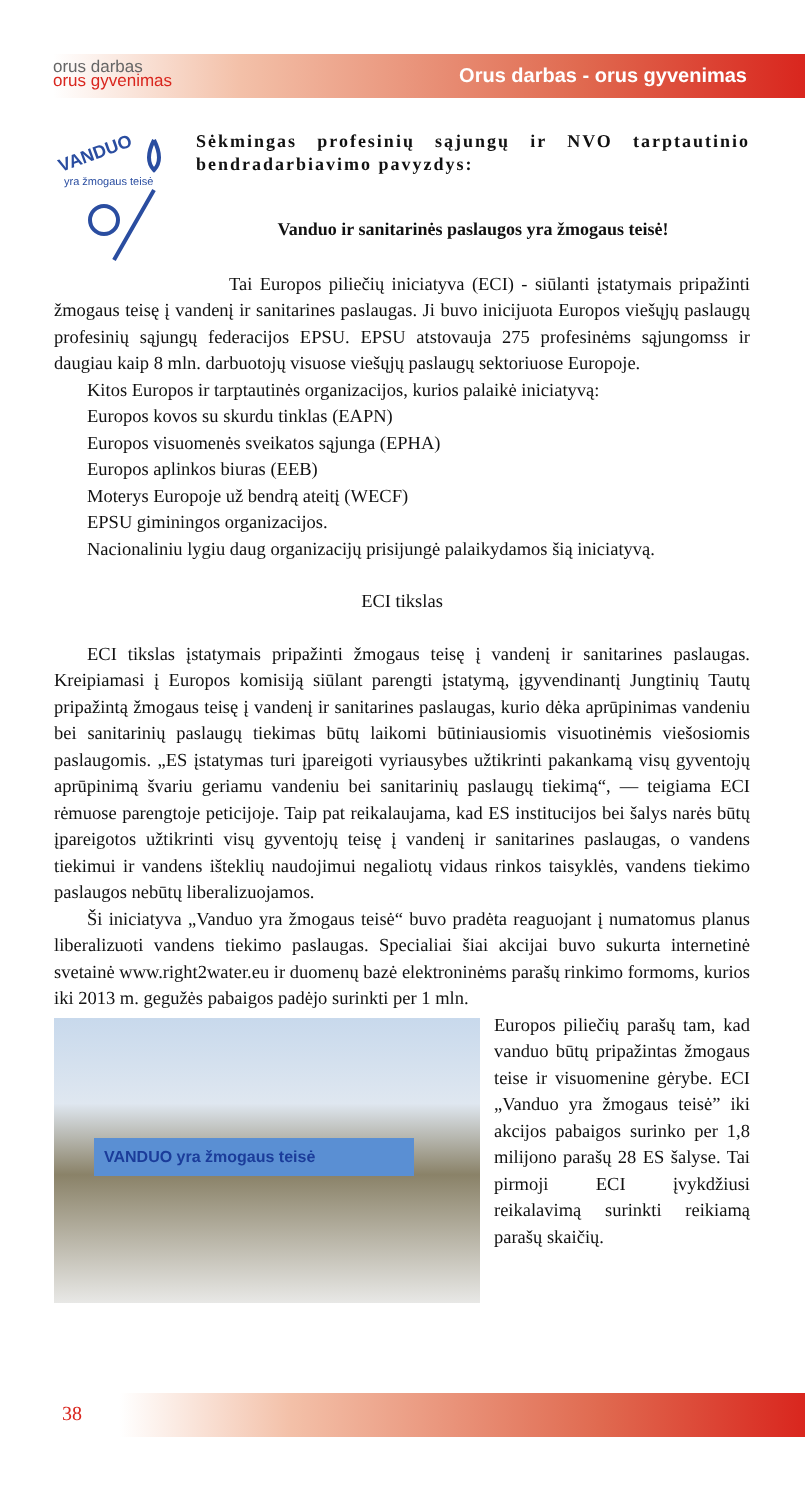orus darbas
orus gyvenimas
Orus darbas - orus gyvenimas
VANDUO
yra žmogaus teisė
Sėkmingas profesinių sąjungų ir NVO tarptautinio bendradarbiavimo pavyzdys:
Vanduo ir sanitarinės paslaugos yra žmogaus teisė!
Tai Europos piliečių iniciatyva (ECI) - siūlanti įstatymais pripažinti žmogaus teisę į vandenį ir sanitarines paslaugas. Ji buvo inicijuota Europos viešųjų paslaugų profesinių sąjungų federacijos EPSU. EPSU atstovauja 275 profesinėms sąjungomss ir daugiau kaip 8 mln. darbuotojų visuose viešųjų paslaugų sektoriuose Europoje.
Kitos Europos ir tarptautinės organizacijos, kurios palaikė iniciatyvą:
Europos kovos su skurdu tinklas (EAPN)
Europos visuomenės sveikatos sąjunga (EPHA)
Europos aplinkos biuras (EEB)
Moterys Europoje už bendrą ateitį (WECF)
EPSU giminingos organizacijos.
Nacionaliniu lygiu daug organizacijų prisijungė palaikydamos šią iniciatyvą.
ECI tikslas
ECI tikslas įstatymais pripažinti žmogaus teisę į vandenį ir sanitarines paslaugas. Kreipiamasi į Europos komisiją siūlant parengti įstatymą, įgyvendinantį Jungtinių Tautų pripažintą žmogaus teisę į vandenį ir sanitarines paslaugas, kurio dėka aprūpinimas vandeniu bei sanitarinių paslaugų tiekimas būtų laikomi būtiniausiomis visuotinėmis viešosiomis paslaugomis. „ES įstatymas turi įpareigoti vyriausybes užtikrinti pakankamą visų gyventojų aprūpinimą švariu geriamu vandeniu bei sanitarinių paslaugų tiekimą“, — teigiama ECI rėmuose parengtoje peticijoje. Taip pat reikalaujama, kad ES institucijos bei šalys narės būtų įpareigotos užtikrinti visų gyventojų teisę į vandenį ir sanitarines paslaugas, o vandens tiekimui ir vandens išteklių naudojimui negaliotų vidaus rinkos taisyklės, vandens tiekimo paslaugos nebūtų liberalizuojamos.
Ši iniciatyva „Vanduo yra žmogaus teisė“ buvo pradėta reaguojant į numatomus planus liberalizuoti vandens tiekimo paslaugas. Specialiai šiai akcijai buvo sukurta internetinė svetainė www.right2water.eu ir duomenų bazė elektroninėms parašų rinkimo formoms, kurios iki 2013 m. gegužės pabaigos padėjo surinkti per 1 mln.
VANDUO yra žmogaus teisė
Europos piliečių parašų tam, kad vanduo būtų pripažintas žmogaus teise ir visuomenine gėrybe. ECI „Vanduo yra žmogaus teisė” iki akcijos pabaigos surinko per 1,8 milijono parašų 28 ES šalyse. Tai pirmoji ECI įvykdžiusi reikalavimą surinkti reikiamą parašų skaičių.
38